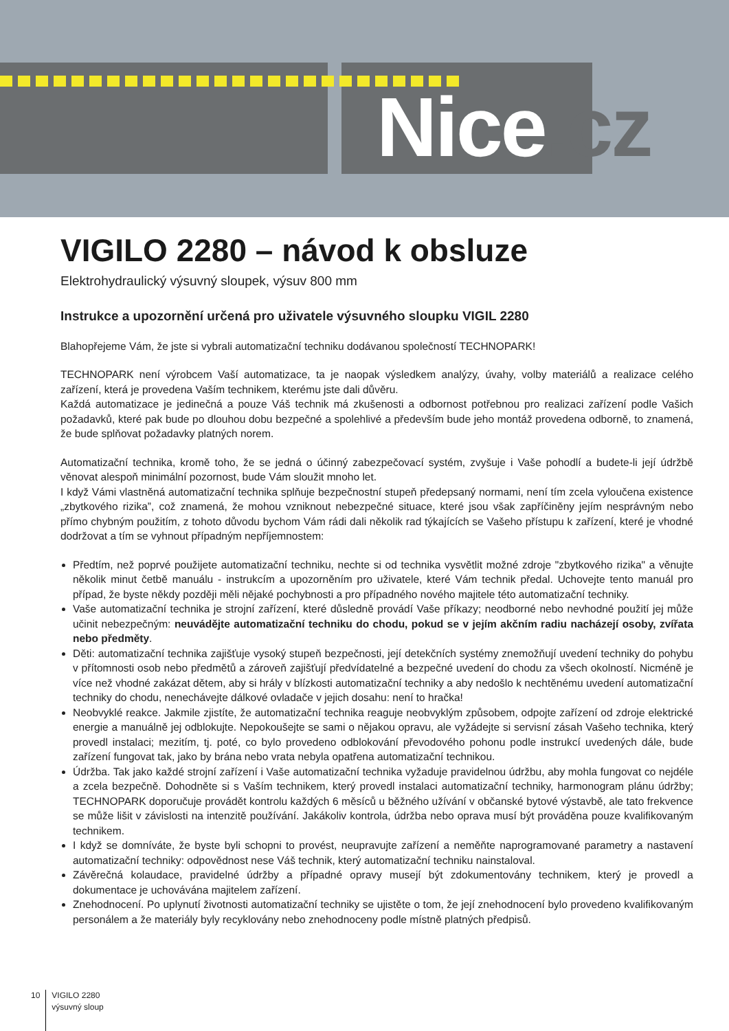Nice.cz
VIGILO 2280 – návod k obsluze
Elektrohydraulický výsuvný sloupek, výsuv 800 mm
Instrukce a upozornění určená pro uživatele výsuvného sloupku VIGIL 2280
Blahopřejeme Vám, že jste si vybrali automatizační techniku dodávanou společností TECHNOPARK!
TECHNOPARK není výrobcem Vaší automatizace, ta je naopak výsledkem analýzy, úvahy, volby materiálů a realizace celého zařízení, která je provedena Vaším technikem, kterému jste dali důvěru.
Každá automatizace je jedinečná a pouze Váš technik má zkušenosti a odbornost potřebnou pro realizaci zařízení podle Vašich požadavků, které pak bude po dlouhou dobu bezpečné a spolehlivé a především bude jeho montáž provedena odborně, to znamená, že bude splňovat požadavky platných norem.
Automatizační technika, kromě toho, že se jedná o účinný zabezpečovací systém, zvyšuje i Vaše pohodlí a budete-li její údržbě věnovat alespoň minimální pozornost, bude Vám sloužit mnoho let.
I když Vámi vlastněná automatizační technika splňuje bezpečnostní stupeň předepsaný normami, není tím zcela vyloučena existence „zbytkového rizika”, což znamená, že mohou vzniknout nebezpečné situace, které jsou však zapříčiněny jejím nesprávným nebo přímo chybným použitím, z tohoto důvodu bychom Vám rádi dali několik rad týkajících se Vašeho přístupu k zařízení, které je vhodné dodržovat a tím se vyhnout případným nepříjemnostem:
Předtím, než poprvé použijete automatizační techniku, nechte si od technika vysvětlit možné zdroje "zbytkového rizika" a věnujte několik minut četbě manuálu - instrukcím a upozorněním pro uživatele, které Vám technik předal. Uchovejte tento manuál pro případ, že byste někdy později měli nějaké pochybnosti a pro případného nového majitele této automatizační techniky.
Vaše automatizační technika je strojní zařízení, které důsledně provádí Vaše příkazy; neodborné nebo nevhodné použití jej může učinit nebezpečným: neuvádějte automatizační techniku do chodu, pokud se v jejím akčním radiu nacházejí osoby, zvířata nebo předměty.
Děti: automatizační technika zajišťuje vysoký stupeň bezpečnosti, její detekčních systémy znemožňují uvedení techniky do pohybu v přítomnosti osob nebo předmětů a zároveň zajišťují předvídatelné a bezpečné uvedení do chodu za všech okolností. Nicméně je více než vhodné zakázat dětem, aby si hrály v blízkosti automatizační techniky a aby nedošlo k nechtěnému uvedení automatizační techniky do chodu, nenechávejte dálkové ovladače v jejich dosahu: není to hračka!
Neobvyklé reakce. Jakmile zjistíte, že automatizační technika reaguje neobvyklým způsobem, odpojte zařízení od zdroje elektrické energie a manuálně jej odblokujte. Nepokoušejte se sami o nějakou opravu, ale vyžádejte si servisní zásah Vašeho technika, který provedl instalaci; mezitím, tj. poté, co bylo provedeno odblokování převodového pohonu podle instrukcí uvedených dále, bude zařízení fungovat tak, jako by brána nebo vrata nebyla opatřena automatizační technikou.
Údržba. Tak jako každé strojní zařízení i Vaše automatizační technika vyžaduje pravidelnou údržbu, aby mohla fungovat co nejdéle a zcela bezpečně. Dohodněte si s Vaším technikem, který provedl instalaci automatizační techniky, harmonogram plánu údržby; TECHNOPARK doporučuje provádět kontrolu každých 6 měsíců u běžného užívání v občanské bytové výstavbě, ale tato frekvence se může lišit v závislosti na intenzitě používání. Jakákoliv kontrola, údržba nebo oprava musí být prováděna pouze kvalifikovaným technikem.
I když se domníváte, že byste byli schopni to provést, neupravujte zařízení a neměňte naprogramované parametry a nastavení automatizační techniky: odpovědnost nese Váš technik, který automatizační techniku nainstaloval.
Závěrečná kolaudace, pravidelné údržby a případné opravy musejí být zdokumentovány technikem, který je provedl a dokumentace je uchovávána majitelem zařízení.
Znehodnocení. Po uplynutí životnosti automatizační techniky se ujistěte o tom, že její znehodnocení bylo provedeno kvalifikovaným personálem a že materiály byly recyklovány nebo znehodnoceny podle místně platných předpisů.
10
VIGILO 2280
výsuvný sloup